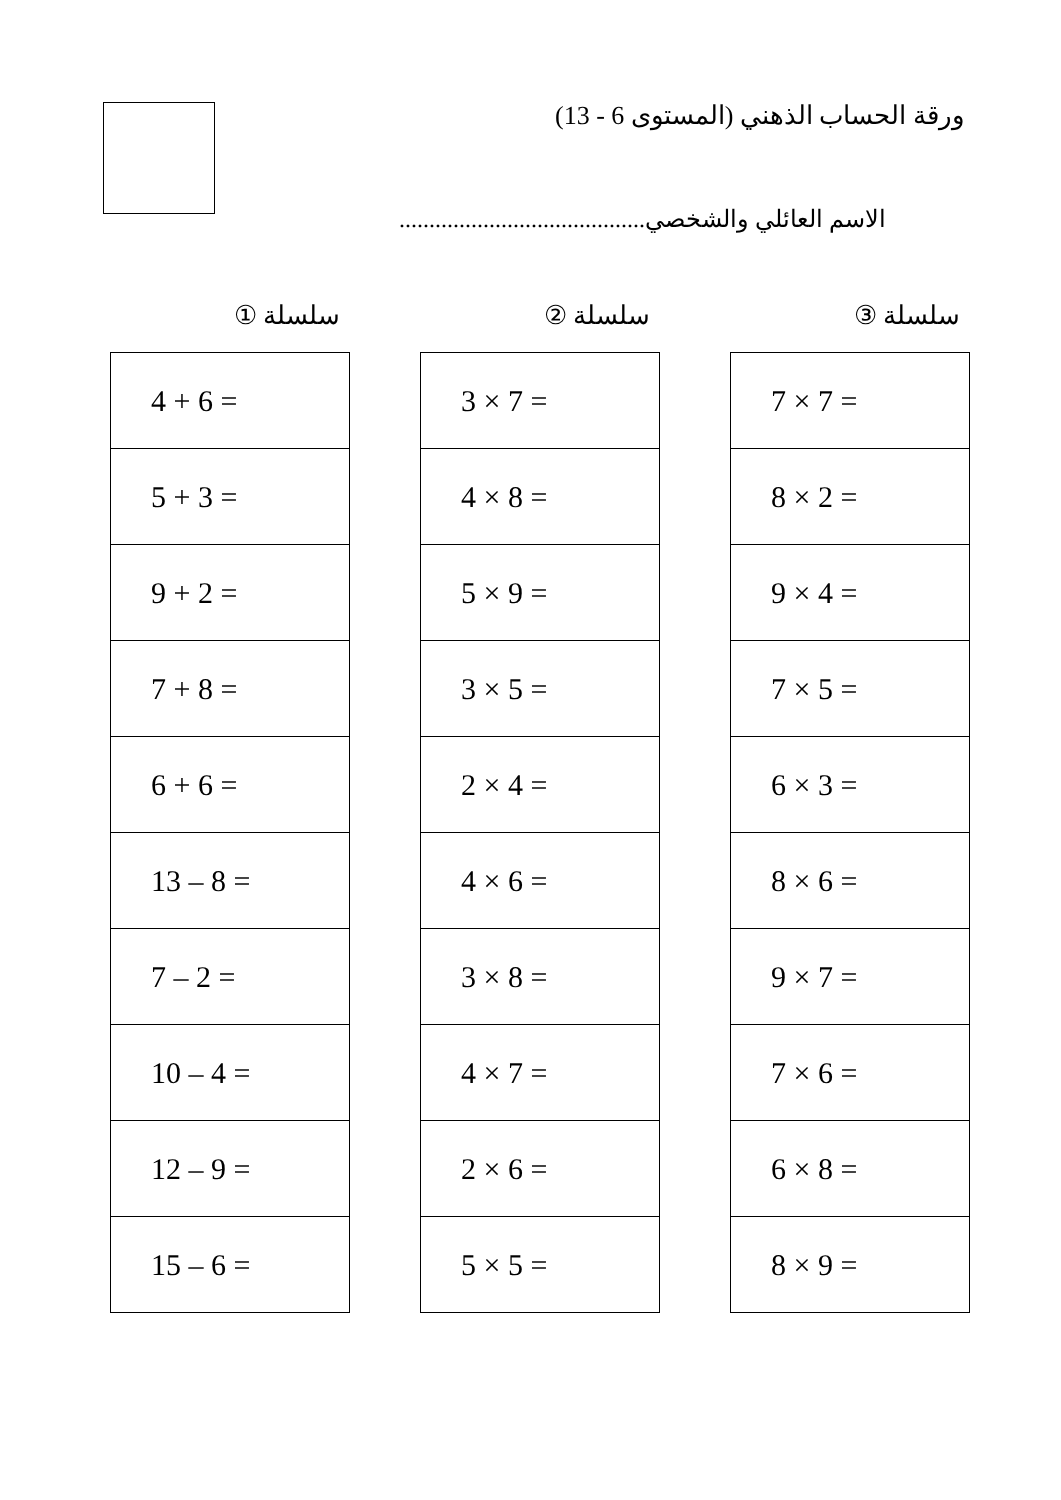ورقة الحساب الذهني (المستوى 6 - 13)
الاسم العائلي والشخصي.........................................
سلسلة ①
| 4 + 6 = |
| 5 + 3 = |
| 9 + 2 = |
| 7 + 8 = |
| 6 + 6 = |
| 13 – 8 = |
| 7 – 2 = |
| 10 – 4 = |
| 12 – 9 = |
| 15 – 6 = |
سلسلة ②
| 3 × 7 = |
| 4 × 8 = |
| 5 × 9 = |
| 3 × 5 = |
| 2 × 4 = |
| 4 × 6 = |
| 3 × 8 = |
| 4 × 7 = |
| 2 × 6 = |
| 5 × 5 = |
سلسلة ③
| 7 × 7 = |
| 8 × 2 = |
| 9 × 4 = |
| 7 × 5 = |
| 6 × 3 = |
| 8 × 6 = |
| 9 × 7 = |
| 7 × 6 = |
| 6 × 8 = |
| 8 × 9 = |